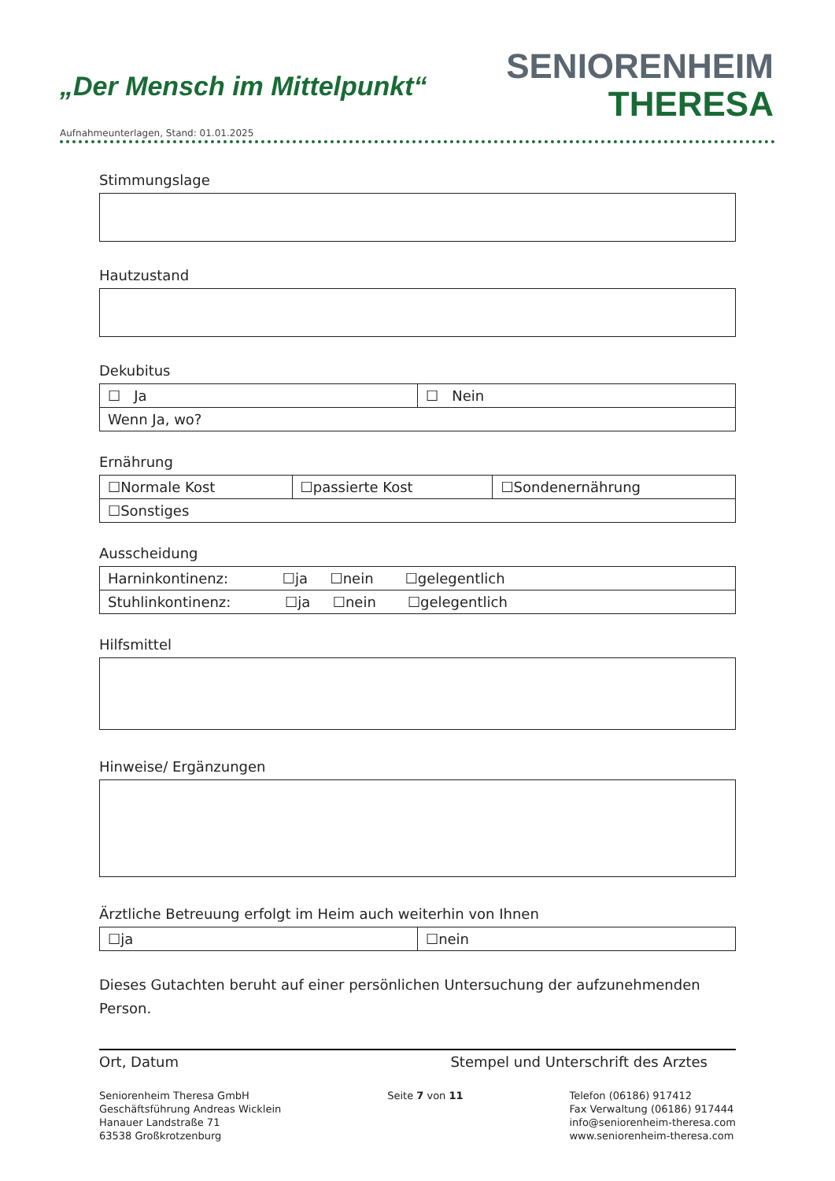„Der Mensch im Mittelpunkt“
SENIORENHEIM
THERESA
Aufnahmeunterlagen, Stand: 01.01.2025
Stimmungslage
Hautzustand
Dekubitus
| ☐ Ja | ☐ Nein |
| Wenn Ja, wo? | |
Ernährung
| ☐Normale Kost | ☐passierte Kost | ☐Sondenernährung |
| ☐Sonstiges | | |
Ausscheidung
| Harninkontinenz: ☐ja ☐nein ☐gelegentlich |
| Stuhlinkontinenz: ☐ja ☐nein ☐gelegentlich |
Hilfsmittel
Hinweise/ Ergänzungen
Ärztliche Betreuung erfolgt im Heim auch weiterhin von Ihnen
| ☐ja | ☐nein |
Dieses Gutachten beruht auf einer persönlichen Untersuchung der aufzunehmenden Person.
Ort, Datum Stempel und Unterschrift des Arztes
Seniorenheim Theresa GmbH
Geschäftsführung Andreas Wicklein
Hanauer Landstraße 71
63538 Großkrotzenburg
Seite 7 von 11 Telefon (06186) 917412
Fax Verwaltung (06186) 917444
info@seniorenheim-theresa.com
www.seniorenheim-theresa.com